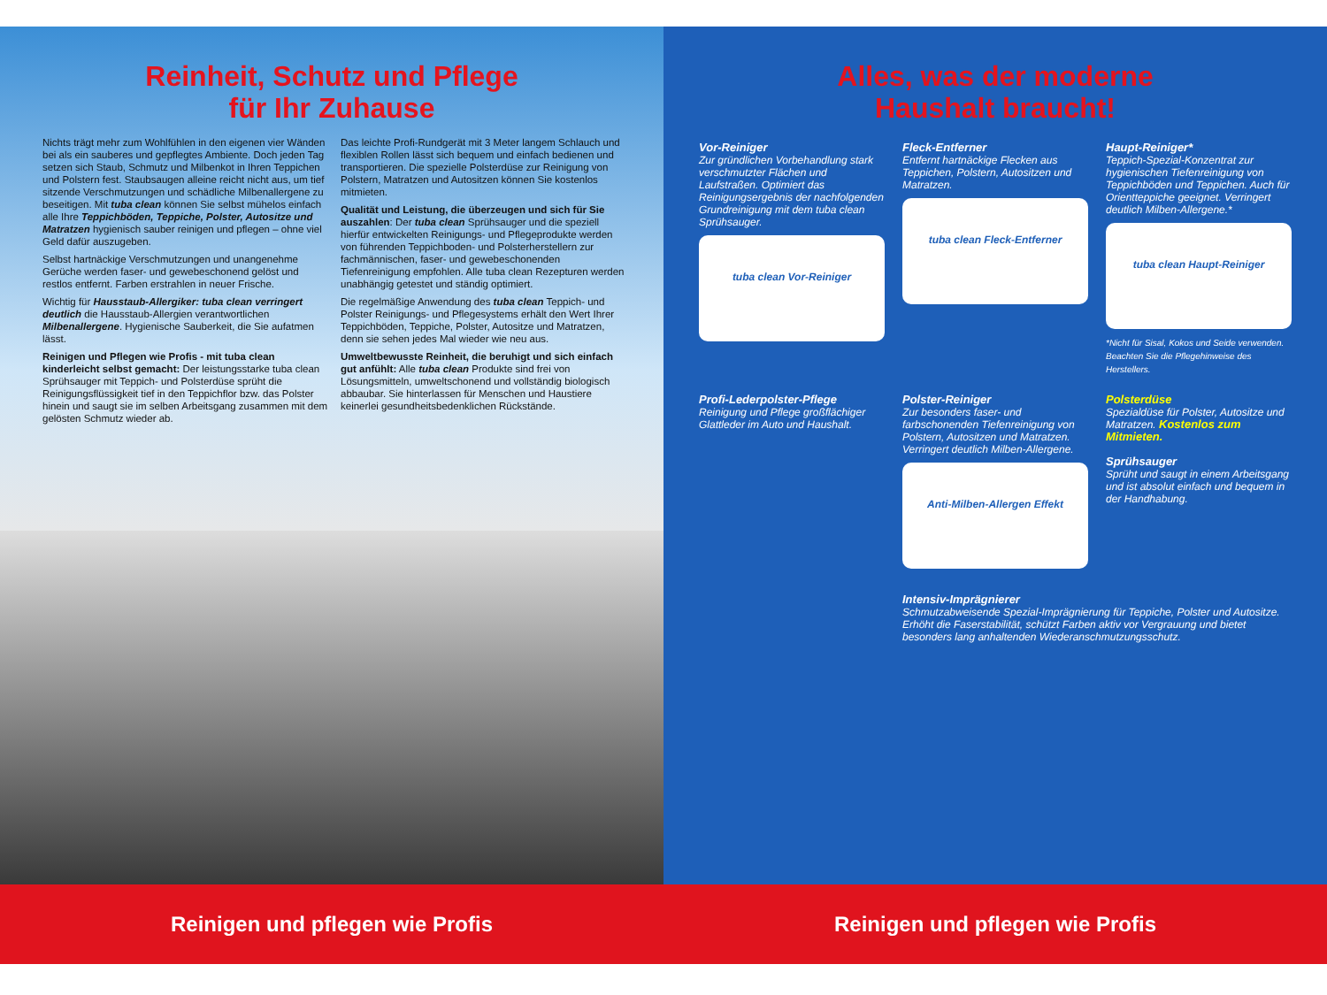Reinheit, Schutz und Pflege
für Ihr Zuhause
Nichts trägt mehr zum Wohlfühlen in den eigenen vier Wänden bei als ein sauberes und gepflegtes Ambiente. Doch jeden Tag setzen sich Staub, Schmutz und Milbenkot in Ihren Teppichen und Polstern fest. Staubsaugen alleine reicht nicht aus, um tief sitzende Verschmutzungen und schädliche Milbenallergene zu beseitigen. Mit tuba clean können Sie selbst mühelos einfach alle Ihre Teppichböden, Teppiche, Polster, Autositze und Matratzen hygienisch sauber reinigen und pflegen – ohne viel Geld dafür auszugeben.
Selbst hartnäckige Verschmutzungen und unangenehme Gerüche werden faser- und gewebeschonend gelöst und restlos entfernt. Farben erstrahlen in neuer Frische.
Wichtig für Hausstaub-Allergiker: tuba clean verringert deutlich die Hausstaub-Allergien verantwortlichen Milbenallergene. Hygienische Sauberkeit, die Sie aufatmen lässt.
Reinigen und Pflegen wie Profis - mit tuba clean kinderleicht selbst gemacht: Der leistungsstarke tuba clean Sprühsauger mit Teppich- und Polsterdüse sprüht die Reinigungsflüssigkeit tief in den Teppichflor bzw. das Polster hinein und saugt sie im selben Arbeitsgang zusammen mit dem gelösten Schmutz wieder ab.
Das leichte Profi-Rundgerät mit 3 Meter langem Schlauch und flexiblen Rollen lässt sich bequem und einfach bedienen und transportieren. Die spezielle Polsterdüse zur Reinigung von Polstern, Matratzen und Autositzen können Sie kostenlos mitmieten.
Qualität und Leistung, die überzeugen und sich für Sie auszahlen: Der tuba clean Sprühsauger und die speziell hierfür entwickelten Reinigungs- und Pflegeprodukte werden von führenden Teppichboden- und Polsterherstellern zur fachmännischen, faser- und gewebeschonenden Tiefenreinigung empfohlen. Alle tuba clean Rezepturen werden unabhängig getestet und ständig optimiert.
Die regelmäßige Anwendung des tuba clean Teppich- und Polster Reinigungs- und Pflegesystems erhält den Wert Ihrer Teppichböden, Teppiche, Polster, Autositze und Matratzen, denn sie sehen jedes Mal wieder wie neu aus.
Umweltbewusste Reinheit, die beruhigt und sich einfach gut anfühlt: Alle tuba clean Produkte sind frei von Lösungsmitteln, umweltschonend und vollständig biologisch abbaubar. Sie hinterlassen für Menschen und Haustiere keinerlei gesundheitsbedenklichen Rückstände.
Alles, was der moderne
Haushalt braucht!
Vor-Reiniger
Zur gründlichen Vorbehandlung stark verschmutzter Flächen und Laufstraßen. Optimiert das Reinigungsergebnis der nachfolgenden Grundreinigung mit dem tuba clean Sprühsauger.
tuba clean Vor-Reiniger
Fleck-Entferner
Entfernt hartnäckige Flecken aus Teppichen, Polstern, Autositzen und Matratzen.
tuba clean Fleck-Entferner
Haupt-Reiniger*
Teppich-Spezial-Konzentrat zur hygienischen Tiefenreinigung von Teppichböden und Teppichen. Auch für Orientteppiche geeignet. Verringert deutlich Milben-Allergene.*
tuba clean Haupt-Reiniger
*Nicht für Sisal, Kokos und Seide verwenden. Beachten Sie die Pflegehinweise des Herstellers.
Profi-Lederpolster-Pflege
Reinigung und Pflege großflächiger Glattleder im Auto und Haushalt.
Polster-Reiniger
Zur besonders faser- und farbschonenden Tiefenreinigung von Polstern, Autositzen und Matratzen. Verringert deutlich Milben-Allergene.
Anti-Milben-Allergen Effekt
Polsterdüse
Spezialdüse für Polster, Autositze und Matratzen. Kostenlos zum Mitmieten.
Sprühsauger
Sprüht und saugt in einem Arbeitsgang und ist absolut einfach und bequem in der Handhabung.
Intensiv-Imprägnierer
Schmutzabweisende Spezial-Imprägnierung für Teppiche, Polster und Autositze. Erhöht die Faserstabilität, schützt Farben aktiv vor Vergrauung und bietet besonders lang anhaltenden Wiederanschmutzungsschutz.
Reinigen und pflegen wie Profis Reinigen und pflegen wie Profis